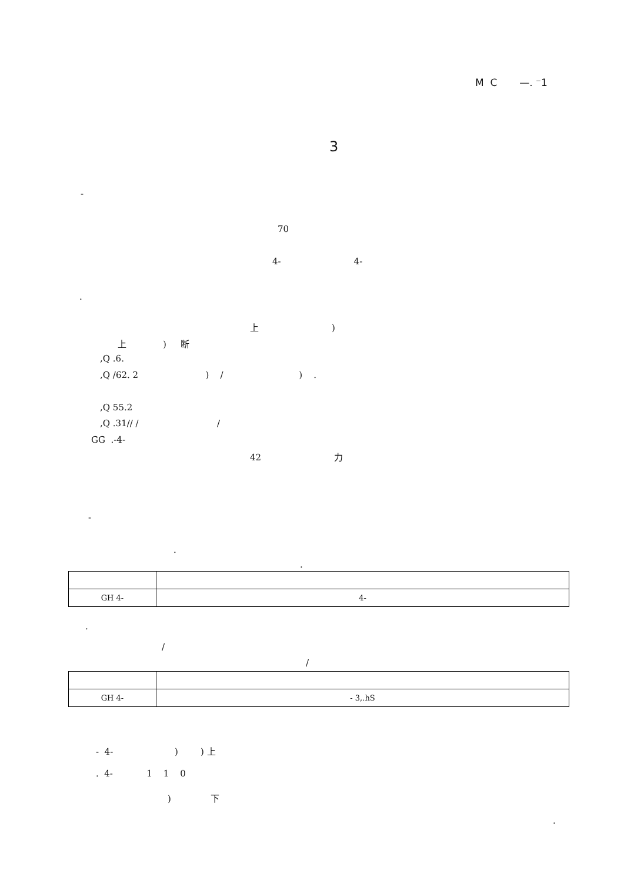M C —. ⁻1
3
-
70
4- 4-
.
上 )
上 ) 断
,Q .6.
,Q /62. 2 ) / ) .
,Q 55.2
,Q .31// / /
GG .-4-
42 力
-
.
.
| GH 4- | 4- |
.
/
/
| GH 4- | - 3,.hS |
- 4- ) ) 上
. 4- 1 1 0
) 下
.